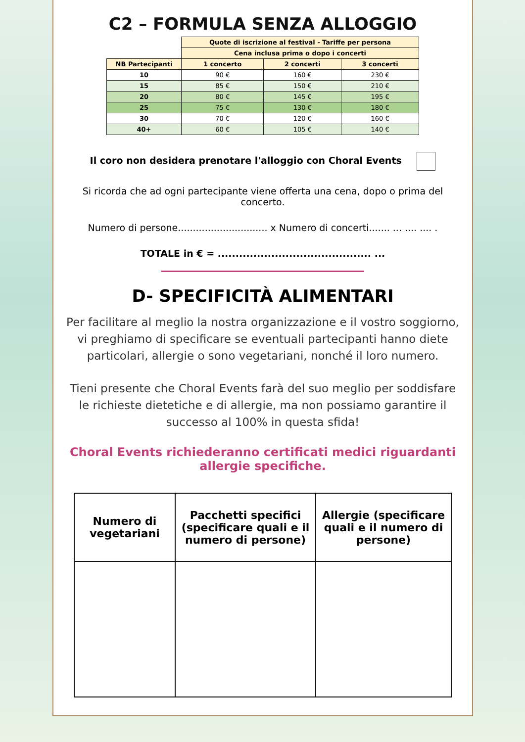C2 – FORMULA SENZA ALLOGGIO
| | Quote di iscrizione al festival - Tariffe per persona | | |
| | Cena inclusa prima o dopo i concerti | | |
| NB Partecipanti | 1 concerto | 2 concerti | 3 concerti |
| 10 | 90 € | 160 € | 230 € |
| 15 | 85 € | 150 € | 210 € |
| 20 | 80 € | 145 € | 195 € |
| 25 | 75 € | 130 € | 180 € |
| 30 | 70 € | 120 € | 160 € |
| 40+ | 60 € | 105 € | 140 € |
Il coro non desidera prenotare l'alloggio con Choral Events
Si ricorda che ad ogni partecipante viene offerta una cena, dopo o prima del concerto.
Numero di persone.............................. x Numero di concerti....... ... .... .... .
TOTALE in € = ........................................... ...
D- SPECIFICITÀ ALIMENTARI
Per facilitare al meglio la nostra organizzazione e il vostro soggiorno, vi preghiamo di specificare se eventuali partecipanti hanno diete particolari, allergie o sono vegetariani, nonché il loro numero.
Tieni presente che Choral Events farà del suo meglio per soddisfare le richieste dietetiche e di allergie, ma non possiamo garantire il successo al 100% in questa sfida!
Choral Events richiederanno certificati medici riguardanti allergie specifiche.
| Numero di vegetariani | Pacchetti specifici (specificare quali e il numero di persone) | Allergie (specificare quali e il numero di persone) |
| --- | --- | --- |